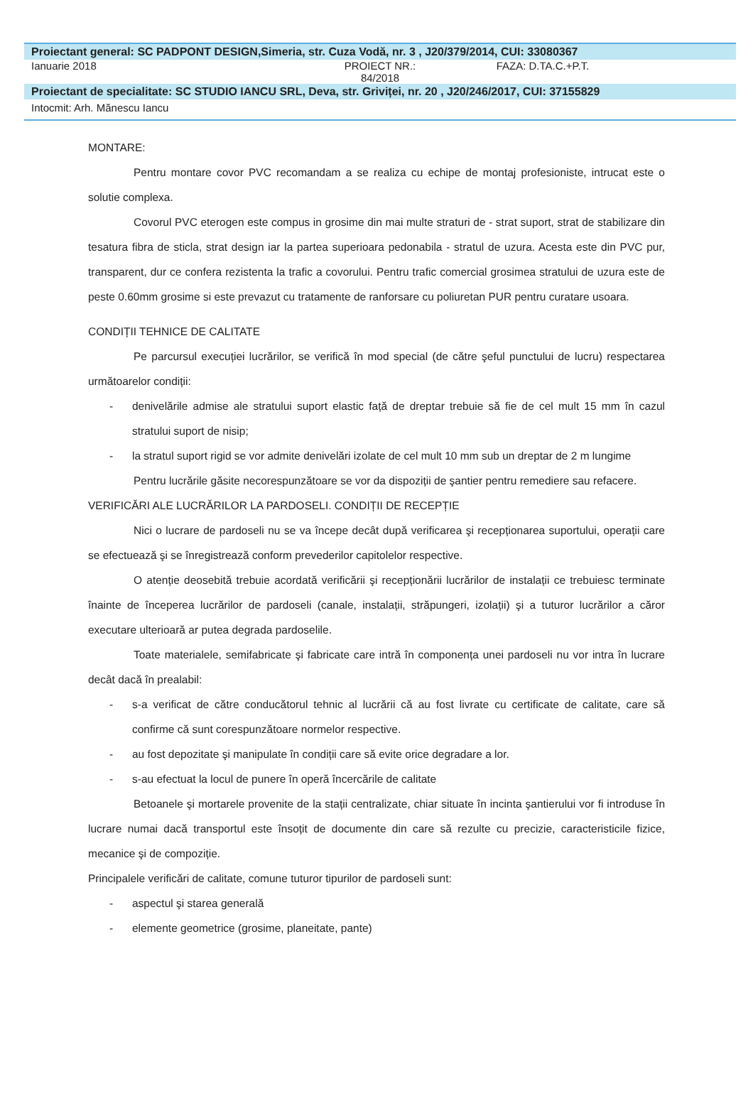Proiectant general: SC PADPONT DESIGN,Simeria, str. Cuza Vodă, nr. 3 , J20/379/2014, CUI: 33080367
Ianuarie 2018 PROIECT NR.:
84/2018
FAZA: D.TA.C.+P.T.
Proiectant de specialitate: SC STUDIO IANCU SRL, Deva, str. Griviței, nr. 20 , J20/246/2017, CUI: 37155829
Intocmit: Arh. Mănescu Iancu
MONTARE:
Pentru montare covor PVC recomandam a se realiza cu echipe de montaj profesioniste, intrucat este o solutie complexa.
Covorul PVC eterogen este compus in grosime din mai multe straturi de - strat suport, strat de stabilizare din tesatura fibra de sticla, strat design iar la partea superioara pedonabila - stratul de uzura. Acesta este din PVC pur, transparent, dur ce confera rezistenta la trafic a covorului. Pentru trafic comercial grosimea stratului de uzura este de peste 0.60mm grosime si este prevazut cu tratamente de ranforsare cu poliuretan PUR pentru curatare usoara.
CONDIȚII TEHNICE DE CALITATE
Pe parcursul execuției lucrărilor, se verifică în mod special (de către şeful punctului de lucru) respectarea următoarelor condiții:
- denivelările admise ale stratului suport elastic față de dreptar trebuie să fie de cel mult 15 mm în cazul stratului suport de nisip;
- la stratul suport rigid se vor admite denivelări izolate de cel mult 10 mm sub un dreptar de 2 m lungime
Pentru lucrările găsite necorespunzătoare se vor da dispoziții de şantier pentru remediere sau refacere.
VERIFICĂRI ALE LUCRĂRILOR LA PARDOSELI. CONDIȚII DE RECEPȚIE
Nici o lucrare de pardoseli nu se va începe decât după verificarea şi recepționarea suportului, operații care se efectuează şi se înregistrează conform prevederilor capitolelor respective.
O atenție deosebită trebuie acordată verificării şi recepționării lucrărilor de instalații ce trebuiesc terminate înainte de începerea lucrărilor de pardoseli (canale, instalații, străpungeri, izolații) şi a tuturor lucrărilor a căror executare ulterioară ar putea degrada pardoselile.
Toate materialele, semifabricate şi fabricate care intră în componența unei pardoseli nu vor intra în lucrare decât dacă în prealabil:
- s-a verificat de către conducătorul tehnic al lucrării că au fost livrate cu certificate de calitate, care să confirme că sunt corespunzătoare normelor respective.
- au fost depozitate şi manipulate în condiții care să evite orice degradare a lor.
- s-au efectuat la locul de punere în operă încercările de calitate
Betoanele şi mortarele provenite de la stații centralizate, chiar situate în incinta şantierului vor fi introduse în lucrare numai dacă transportul este însoțit de documente din care să rezulte cu precizie, caracteristicile fizice, mecanice şi de compoziție.
Principalele verificări de calitate, comune tuturor tipurilor de pardoseli sunt:
- aspectul şi starea generală
- elemente geometrice (grosime, planeitate, pante)